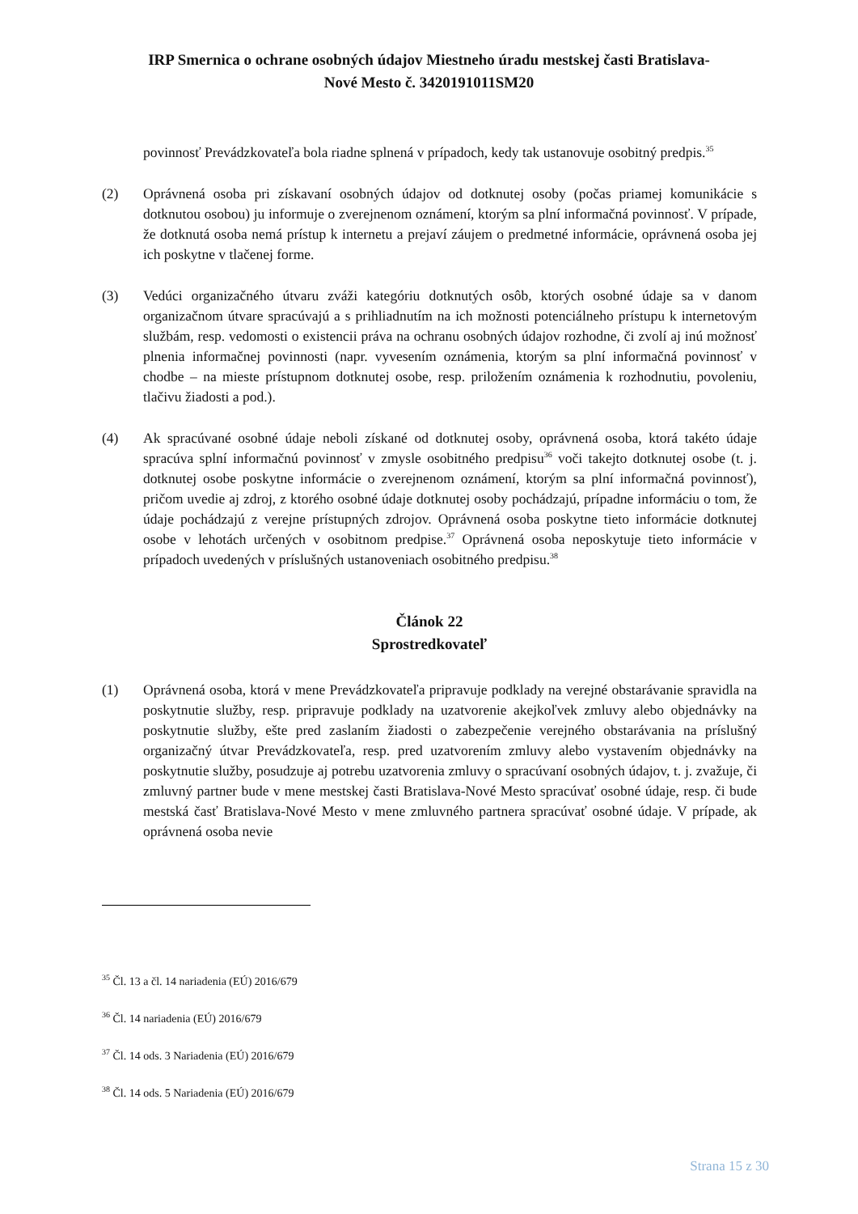IRP Smernica o ochrane osobných údajov Miestneho úradu mestskej časti Bratislava-
Nové Mesto č. 3420191011SM20
povinnosť Prevádzkovateľa bola riadne splnená v prípadoch, kedy tak ustanovuje osobitný predpis.<sup>35</sup>
(2) Oprávnená osoba pri získavaní osobných údajov od dotknutej osoby (počas priamej komunikácie s dotknutou osobou) ju informuje o zverejnenom oznámení, ktorým sa plní informačná povinnosť. V prípade, že dotknutá osoba nemá prístup k internetu a prejaví záujem o predmetné informácie, oprávnená osoba jej ich poskytne v tlačenej forme.
(3) Vedúci organizačného útvaru zváži kategóriu dotknutých osôb, ktorých osobné údaje sa v danom organizačnom útvare spracúvajú a s prihliadnutím na ich možnosti potenciálneho prístupu k internetovým službám, resp. vedomosti o existencii práva na ochranu osobných údajov rozhodne, či zvolí aj inú možnosť plnenia informačnej povinnosti (napr. vyvesením oznámenia, ktorým sa plní informačná povinnosť v chodbe – na mieste prístupnom dotknutej osobe, resp. priložením oznámenia k rozhodnutiu, povoleniu, tlačivu žiadosti a pod.).
(4) Ak spracúvané osobné údaje neboli získané od dotknutej osoby, oprávnená osoba, ktorá takéto údaje spracúva splní informačnú povinnosť v zmysle osobitného predpisu<sup>36</sup> voči takejto dotknutej osobe (t. j. dotknutej osobe poskytne informácie o zverejnenom oznámení, ktorým sa plní informačná povinnosť), pričom uvedie aj zdroj, z ktorého osobné údaje dotknutej osoby pochádzajú, prípadne informáciu o tom, že údaje pochádzajú z verejne prístupných zdrojov. Oprávnená osoba poskytne tieto informácie dotknutej osobe v lehotách určených v osobitnom predpise.<sup>37</sup> Oprávnená osoba neposkytuje tieto informácie v prípadoch uvedených v príslušných ustanoveniach osobitného predpisu.<sup>38</sup>
Článok 22
Sprostredkovateľ
(1) Oprávnená osoba, ktorá v mene Prevádzkovateľa pripravuje podklady na verejné obstarávanie spravidla na poskytnutie služby, resp. pripravuje podklady na uzatvorenie akejkoľvek zmluvy alebo objednávky na poskytnutie služby, ešte pred zaslaním žiadosti o zabezpečenie verejného obstarávania na príslušný organizačný útvar Prevádzkovateľa, resp. pred uzatvorením zmluvy alebo vystavením objednávky na poskytnutie služby, posudzuje aj potrebu uzatvorenia zmluvy o spracúvaní osobných údajov, t. j. zvažuje, či zmluvný partner bude v mene mestskej časti Bratislava-Nové Mesto spracúvať osobné údaje, resp. či bude mestská časť Bratislava-Nové Mesto v mene zmluvného partnera spracúvať osobné údaje. V prípade, ak oprávnená osoba nevie
<sup>35</sup> Čl. 13 a čl. 14 nariadenia (EÚ) 2016/679
<sup>36</sup> Čl. 14 nariadenia (EÚ) 2016/679
<sup>37</sup> Čl. 14 ods. 3 Nariadenia (EÚ) 2016/679
<sup>38</sup> Čl. 14 ods. 5 Nariadenia (EÚ) 2016/679
Strana 15 z 30